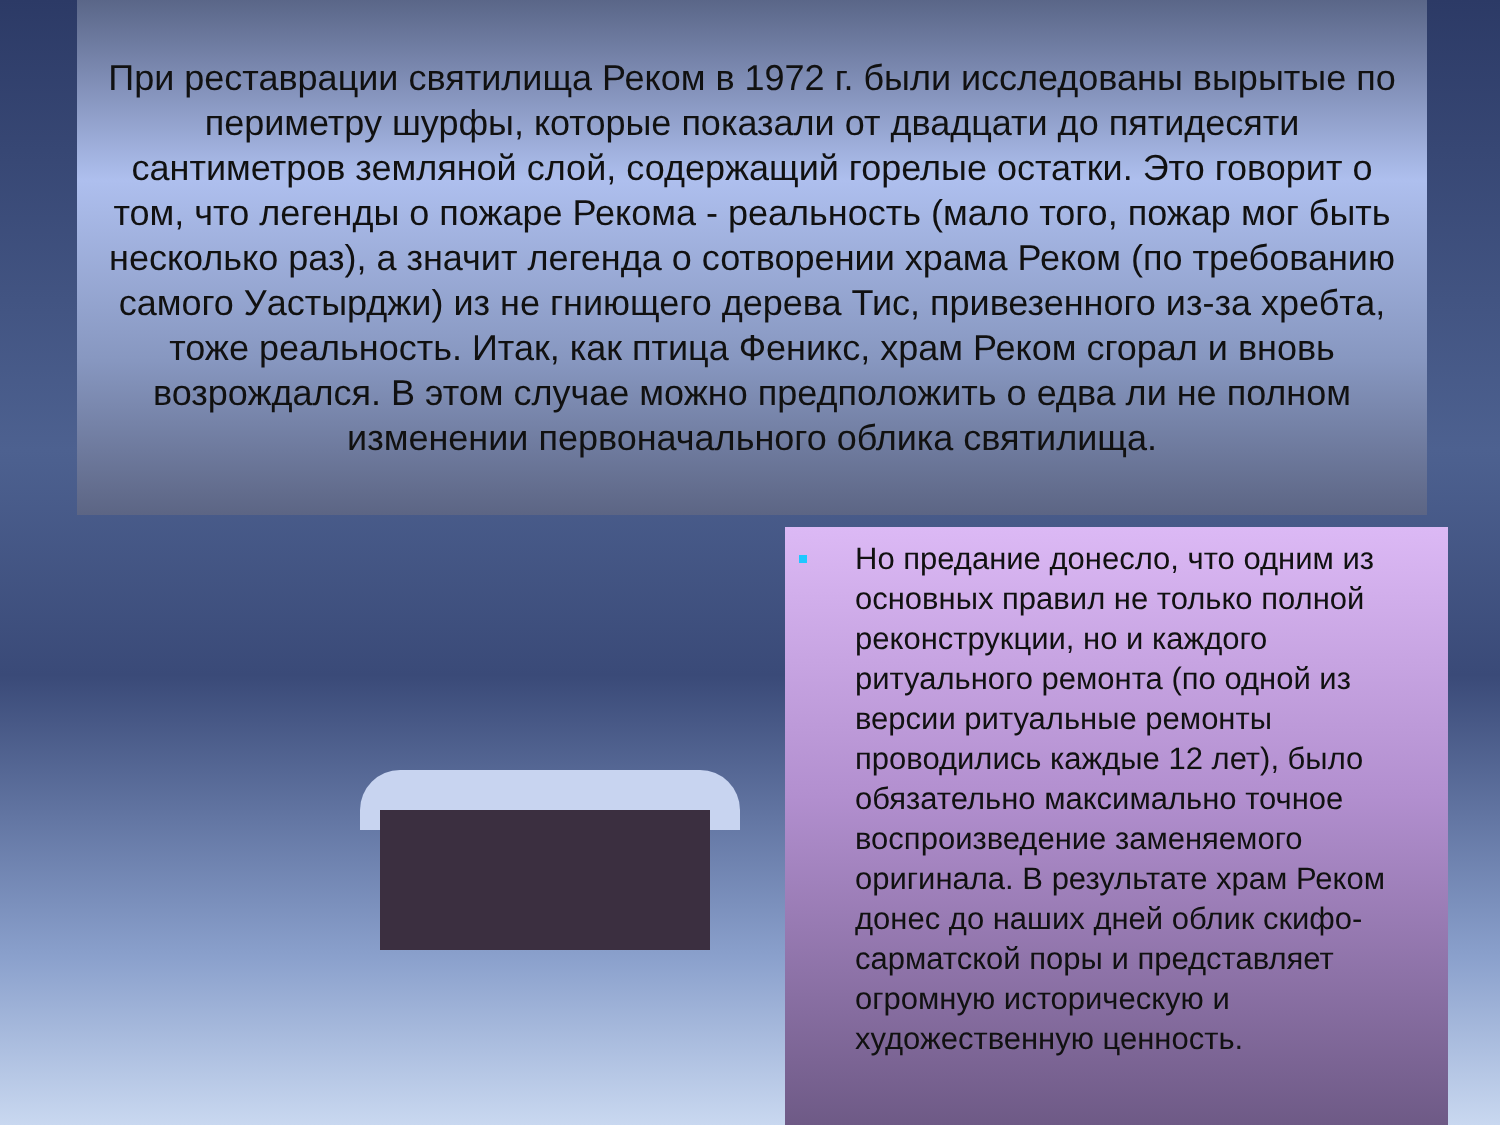При реставрации святилища Реком в 1972 г. были исследованы вырытые по периметру шурфы, которые показали от двадцати до пятидесяти сантиметров земляной слой, содержащий горелые остатки. Это говорит о том, что легенды о пожаре Рекома - реальность (мало того, пожар мог быть несколько раз), а значит легенда о сотворении храма Реком (по требованию самого Уастырджи) из не гниющего дерева Тис, привезенного из-за хребта, тоже реальность. Итак, как птица Феникс, храм Реком сгорал и вновь возрождался. В этом случае можно предположить о едва ли не полном изменении первоначального облика святилища.
Но предание донесло, что одним из основных правил не только полной реконструкции, но и каждого ритуального ремонта (по одной из версии ритуальные ремонты проводились каждые 12 лет), было обязательно максимально точное воспроизведение заменяемого оригинала. В результате храм Реком донес до наших дней облик скифо-сарматской поры и представляет огромную историческую и художественную ценность.